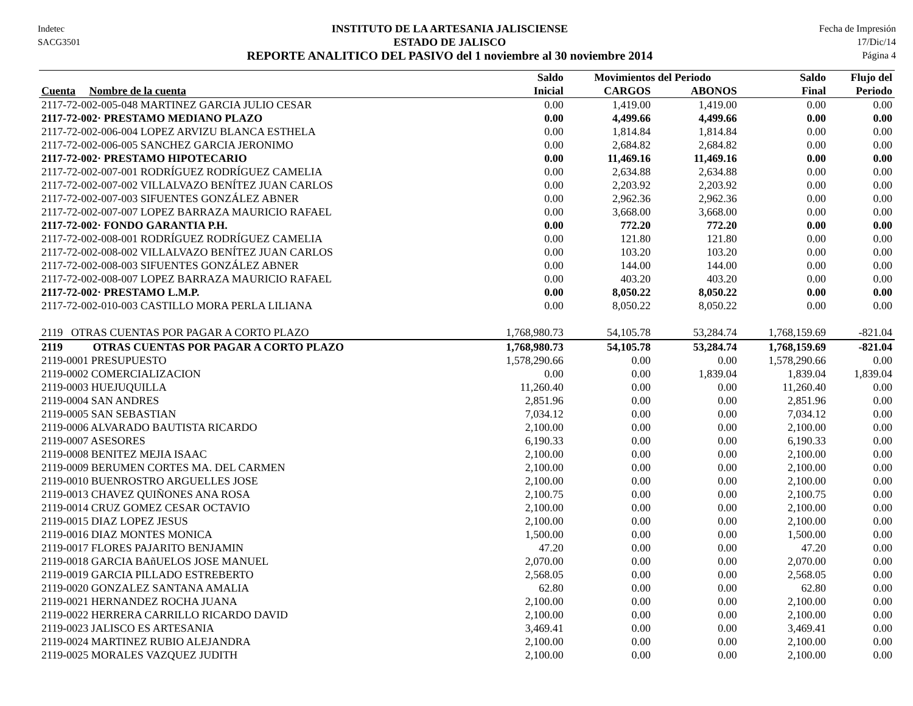Indetec
SACG3501
INSTITUTO DE LA ARTESANIA JALISCIENSE
ESTADO DE JALISCO
REPORTE ANALITICO DEL PASIVO del 1 noviembre al 30 noviembre 2014
Fecha de Impresión
17/Dic/14
Página 4
| | Saldo | Movimientos del Periodo | | Saldo | Flujo del |
| --- | --- | --- | --- | --- | --- |
| Cuenta Nombre de la cuenta | Inicial | CARGOS | ABONOS | Final | Periodo |
| 2117-72-002-005-048 MARTINEZ GARCIA JULIO CESAR | 0.00 | 1,419.00 | 1,419.00 | 0.00 | 0.00 |
| 2117-72-002· PRESTAMO MEDIANO PLAZO | 0.00 | 4,499.66 | 4,499.66 | 0.00 | 0.00 |
| 2117-72-002-006-004 LOPEZ ARVIZU BLANCA ESTHELA | 0.00 | 1,814.84 | 1,814.84 | 0.00 | 0.00 |
| 2117-72-002-006-005 SANCHEZ GARCIA JERONIMO | 0.00 | 2,684.82 | 2,684.82 | 0.00 | 0.00 |
| 2117-72-002· PRESTAMO HIPOTECARIO | 0.00 | 11,469.16 | 11,469.16 | 0.00 | 0.00 |
| 2117-72-002-007-001 RODRÍGUEZ RODRÍGUEZ CAMELIA | 0.00 | 2,634.88 | 2,634.88 | 0.00 | 0.00 |
| 2117-72-002-007-002 VILLALVAZO BENÍTEZ JUAN CARLOS | 0.00 | 2,203.92 | 2,203.92 | 0.00 | 0.00 |
| 2117-72-002-007-003 SIFUENTES GONZÁLEZ ABNER | 0.00 | 2,962.36 | 2,962.36 | 0.00 | 0.00 |
| 2117-72-002-007-007 LOPEZ BARRAZA MAURICIO RAFAEL | 0.00 | 3,668.00 | 3,668.00 | 0.00 | 0.00 |
| 2117-72-002· FONDO GARANTIA P.H. | 0.00 | 772.20 | 772.20 | 0.00 | 0.00 |
| 2117-72-002-008-001 RODRÍGUEZ RODRÍGUEZ CAMELIA | 0.00 | 121.80 | 121.80 | 0.00 | 0.00 |
| 2117-72-002-008-002 VILLALVAZO BENÍTEZ JUAN CARLOS | 0.00 | 103.20 | 103.20 | 0.00 | 0.00 |
| 2117-72-002-008-003 SIFUENTES GONZÁLEZ ABNER | 0.00 | 144.00 | 144.00 | 0.00 | 0.00 |
| 2117-72-002-008-007 LOPEZ BARRAZA MAURICIO RAFAEL | 0.00 | 403.20 | 403.20 | 0.00 | 0.00 |
| 2117-72-002· PRESTAMO L.M.P. | 0.00 | 8,050.22 | 8,050.22 | 0.00 | 0.00 |
| 2117-72-002-010-003 CASTILLO MORA PERLA LILIANA | 0.00 | 8,050.22 | 8,050.22 | 0.00 | 0.00 |
| 2119 OTRAS CUENTAS POR PAGAR A CORTO PLAZO | 1,768,980.73 | 54,105.78 | 53,284.74 | 1,768,159.69 | -821.04 |
| 2119 OTRAS CUENTAS POR PAGAR A CORTO PLAZO | 1,768,980.73 | 54,105.78 | 53,284.74 | 1,768,159.69 | -821.04 |
| 2119-0001 PRESUPUESTO | 1,578,290.66 | 0.00 | 0.00 | 1,578,290.66 | 0.00 |
| 2119-0002 COMERCIALIZACION | 0.00 | 0.00 | 1,839.04 | 1,839.04 | 1,839.04 |
| 2119-0003 HUEJUQUILLA | 11,260.40 | 0.00 | 0.00 | 11,260.40 | 0.00 |
| 2119-0004 SAN ANDRES | 2,851.96 | 0.00 | 0.00 | 2,851.96 | 0.00 |
| 2119-0005 SAN SEBASTIAN | 7,034.12 | 0.00 | 0.00 | 7,034.12 | 0.00 |
| 2119-0006 ALVARADO BAUTISTA RICARDO | 2,100.00 | 0.00 | 0.00 | 2,100.00 | 0.00 |
| 2119-0007 ASESORES | 6,190.33 | 0.00 | 0.00 | 6,190.33 | 0.00 |
| 2119-0008 BENITEZ MEJIA ISAAC | 2,100.00 | 0.00 | 0.00 | 2,100.00 | 0.00 |
| 2119-0009 BERUMEN CORTES MA. DEL CARMEN | 2,100.00 | 0.00 | 0.00 | 2,100.00 | 0.00 |
| 2119-0010 BUENROSTRO ARGUELLES JOSE | 2,100.00 | 0.00 | 0.00 | 2,100.00 | 0.00 |
| 2119-0013 CHAVEZ QUIÑONES ANA ROSA | 2,100.75 | 0.00 | 0.00 | 2,100.75 | 0.00 |
| 2119-0014 CRUZ GOMEZ CESAR OCTAVIO | 2,100.00 | 0.00 | 0.00 | 2,100.00 | 0.00 |
| 2119-0015 DIAZ LOPEZ JESUS | 2,100.00 | 0.00 | 0.00 | 2,100.00 | 0.00 |
| 2119-0016 DIAZ MONTES MONICA | 1,500.00 | 0.00 | 0.00 | 1,500.00 | 0.00 |
| 2119-0017 FLORES PAJARITO BENJAMIN | 47.20 | 0.00 | 0.00 | 47.20 | 0.00 |
| 2119-0018 GARCIA BAñUELOS JOSE MANUEL | 2,070.00 | 0.00 | 0.00 | 2,070.00 | 0.00 |
| 2119-0019 GARCIA PILLADO ESTREBERTO | 2,568.05 | 0.00 | 0.00 | 2,568.05 | 0.00 |
| 2119-0020 GONZALEZ SANTANA AMALIA | 62.80 | 0.00 | 0.00 | 62.80 | 0.00 |
| 2119-0021 HERNANDEZ ROCHA JUANA | 2,100.00 | 0.00 | 0.00 | 2,100.00 | 0.00 |
| 2119-0022 HERRERA CARRILLO RICARDO DAVID | 2,100.00 | 0.00 | 0.00 | 2,100.00 | 0.00 |
| 2119-0023 JALISCO ES ARTESANIA | 3,469.41 | 0.00 | 0.00 | 3,469.41 | 0.00 |
| 2119-0024 MARTINEZ RUBIO ALEJANDRA | 2,100.00 | 0.00 | 0.00 | 2,100.00 | 0.00 |
| 2119-0025 MORALES VAZQUEZ JUDITH | 2,100.00 | 0.00 | 0.00 | 2,100.00 | 0.00 |